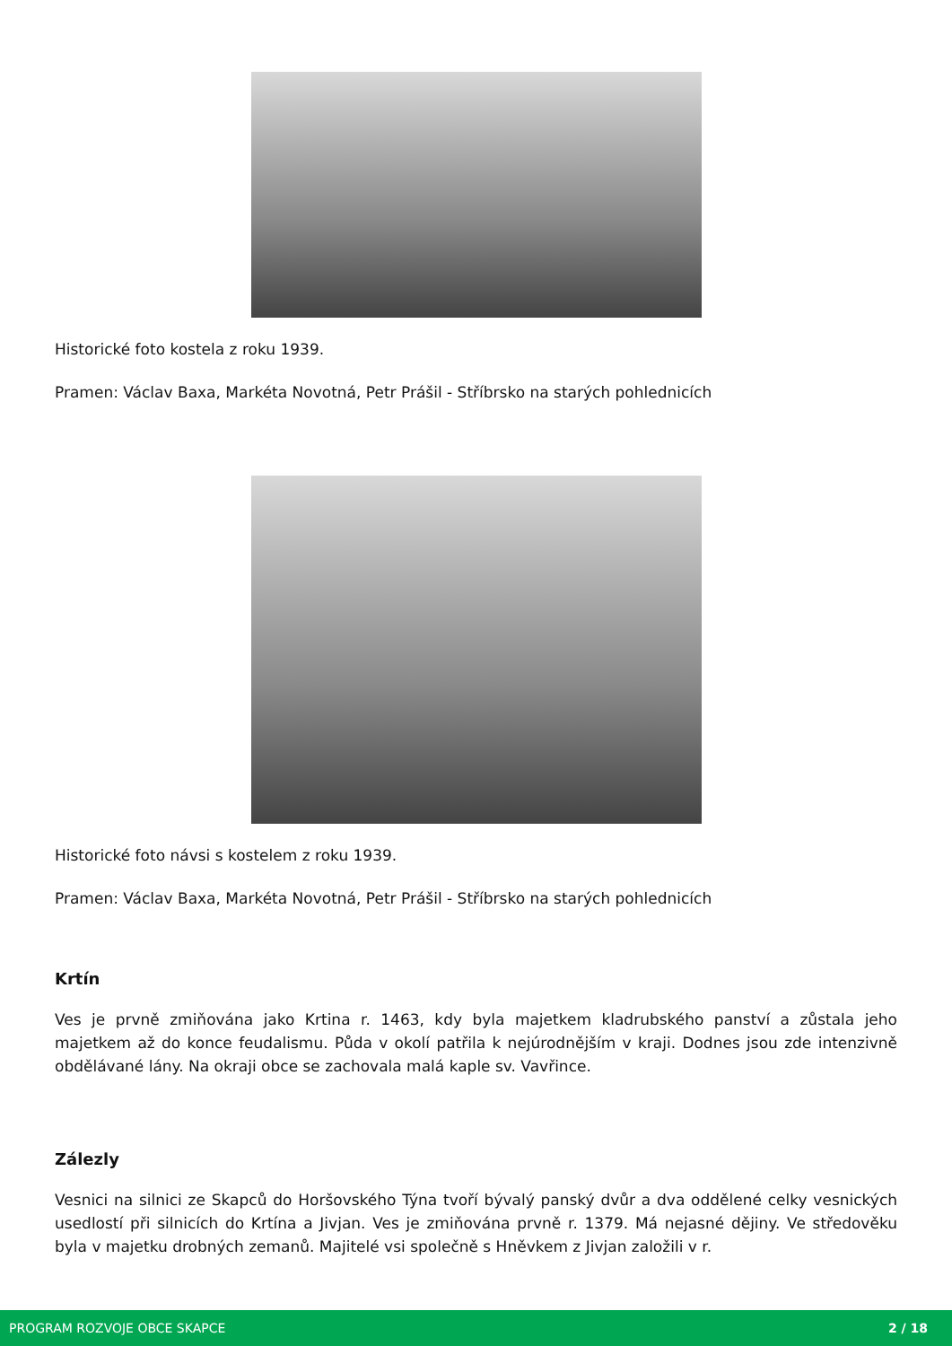Historické foto kostela z roku 1939.
Pramen: Václav Baxa, Markéta Novotná, Petr Prášil - Stříbrsko na starých pohlednicích
Historické foto návsi s kostelem z roku 1939.
Pramen: Václav Baxa, Markéta Novotná, Petr Prášil - Stříbrsko na starých pohlednicích
Krtín
Ves je prvně zmiňována jako Krtina r. 1463, kdy byla majetkem kladrubského panství a zůstala jeho majetkem až do konce feudalismu. Půda v okolí patřila k nejúrodnějším v kraji. Dodnes jsou zde intenzivně obdělávané lány. Na okraji obce se zachovala malá kaple sv. Vavřince.
Zálezly
Vesnici na silnici ze Skapců do Horšovského Týna tvoří bývalý panský dvůr a dva oddělené celky vesnických usedlostí při silnicích do Krtína a Jivjan. Ves je zmiňována prvně r. 1379. Má nejasné dějiny. Ve středověku byla v majetku drobných zemanů. Majitelé vsi společně s Hněvkem z Jivjan založili v r.
PROGRAM ROZVOJE OBCE SKAPCE 2 / 18